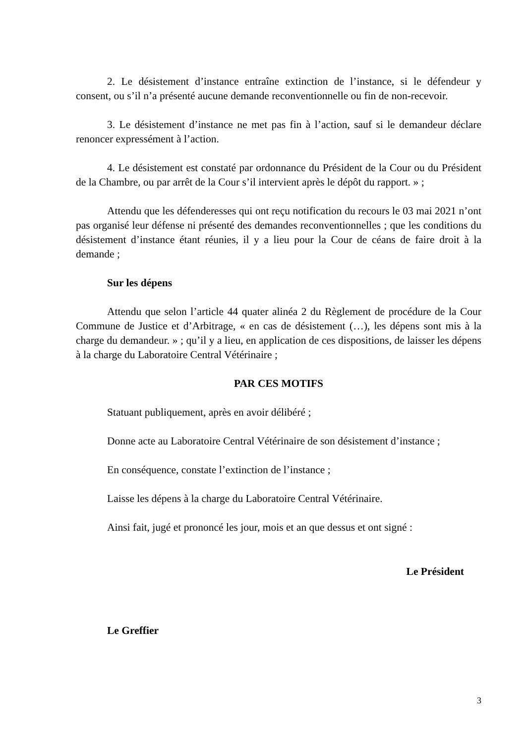2. Le désistement d’instance entraîne extinction de l’instance, si le défendeur y consent, ou s’il n’a présenté aucune demande reconventionnelle ou fin de non-recevoir.
3. Le désistement d’instance ne met pas fin à l’action, sauf si le demandeur déclare renoncer expressément à l’action.
4. Le désistement est constaté par ordonnance du Président de la Cour ou du Président de la Chambre, ou par arrêt de la Cour s’il intervient après le dépôt du rapport. » ;
Attendu que les défenderesses qui ont reçu notification du recours le 03 mai 2021 n’ont pas organisé leur défense ni présenté des demandes reconventionnelles ; que les conditions du désistement d’instance étant réunies, il y a lieu pour la Cour de céans de faire droit à la demande ;
Sur les dépens
Attendu que selon l’article 44 quater alinéa 2 du Règlement de procédure de la Cour Commune de Justice et d’Arbitrage, « en cas de désistement (…), les dépens sont mis à la charge du demandeur. » ; qu’il y a lieu, en application de ces dispositions, de laisser les dépens à la charge du Laboratoire Central Vétérinaire ;
PAR CES MOTIFS
Statuant publiquement, après en avoir délibéré ;
Donne acte au Laboratoire Central Vétérinaire de son désistement d’instance ;
En conséquence, constate l’extinction de l’instance ;
Laisse les dépens à la charge du Laboratoire Central Vétérinaire.
Ainsi fait, jugé et prononcé les jour, mois et an que dessus et ont signé :
Le Président
Le Greffier
3